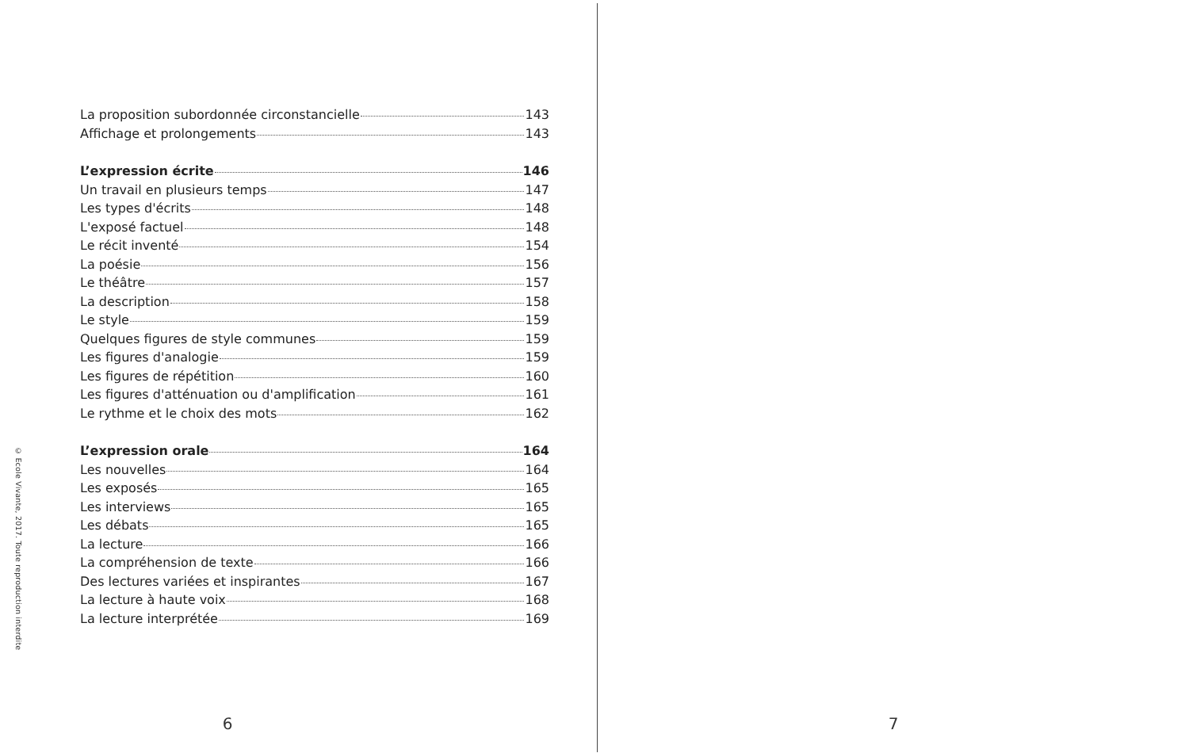© Ecole Vivante, 2017. Toute reproduction interdite
La proposition subordonnée circonstancielle 143
Affichage et prolongements 143
L’expression écrite 146
Un travail en plusieurs temps 147
Les types d'écrits 148
L'exposé factuel 148
Le récit inventé 154
La poésie 156
Le théâtre 157
La description 158
Le style 159
Quelques figures de style communes 159
Les figures d'analogie 159
Les figures de répétition 160
Les figures d'atténuation ou d'amplification 161
Le rythme et le choix des mots 162
L’expression orale 164
Les nouvelles 164
Les exposés 165
Les interviews 165
Les débats 165
La lecture 166
La compréhension de texte 166
Des lectures variées et inspirantes 167
La lecture à haute voix 168
La lecture interprétée 169
6
7